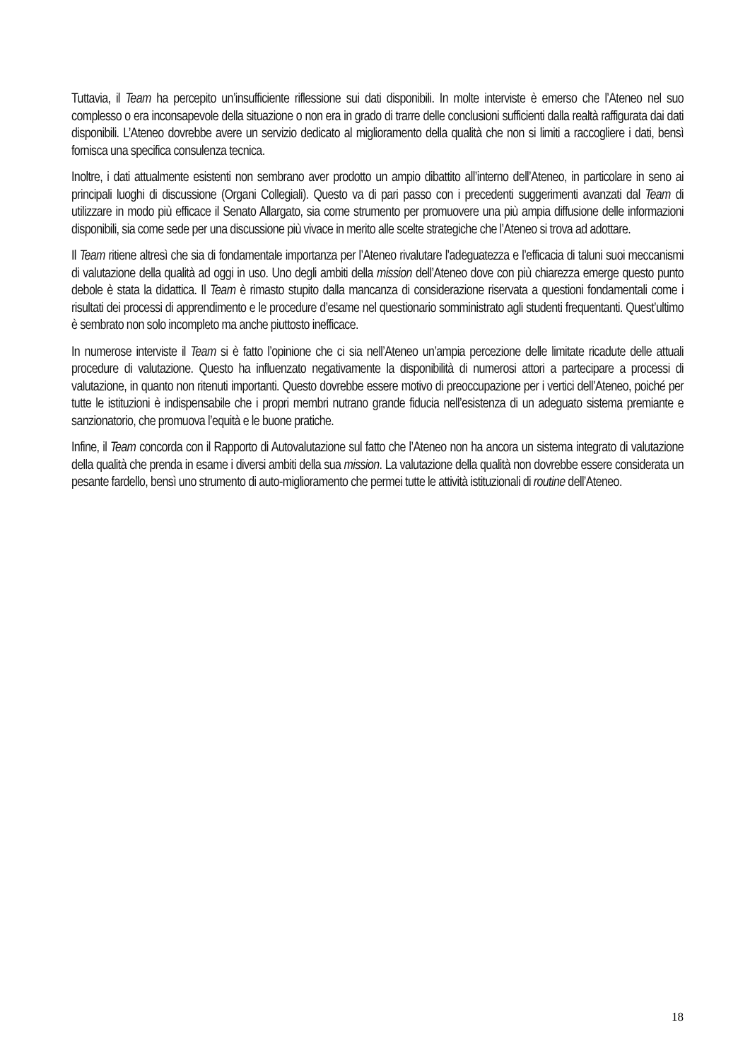Tuttavia, il Team ha percepito un’insufficiente riflessione sui dati disponibili. In molte interviste è emerso che l’Ateneo nel suo complesso o era inconsapevole della situazione o non era in grado di trarre delle conclusioni sufficienti dalla realtà raffigurata dai dati disponibili. L’Ateneo dovrebbe avere un servizio dedicato al miglioramento della qualità che non si limiti a raccogliere i dati, bensì fornisca una specifica consulenza tecnica.
Inoltre, i dati attualmente esistenti non sembrano aver prodotto un ampio dibattito all’interno dell’Ateneo, in particolare in seno ai principali luoghi di discussione (Organi Collegiali). Questo va di pari passo con i precedenti suggerimenti avanzati dal Team di utilizzare in modo più efficace il Senato Allargato, sia come strumento per promuovere una più ampia diffusione delle informazioni disponibili, sia come sede per una discussione più vivace in merito alle scelte strategiche che l’Ateneo si trova ad adottare.
Il Team ritiene altresì che sia di fondamentale importanza per l’Ateneo rivalutare l’adeguatezza e l’efficacia di taluni suoi meccanismi di valutazione della qualità ad oggi in uso. Uno degli ambiti della mission dell’Ateneo dove con più chiarezza emerge questo punto debole è stata la didattica. Il Team è rimasto stupito dalla mancanza di considerazione riservata a questioni fondamentali come i risultati dei processi di apprendimento e le procedure d’esame nel questionario somministrato agli studenti frequentanti. Quest’ultimo è sembrato non solo incompleto ma anche piuttosto inefficace.
In numerose interviste il Team si è fatto l’opinione che ci sia nell’Ateneo un’ampia percezione delle limitate ricadute delle attuali procedure di valutazione. Questo ha influenzato negativamente la disponibilità di numerosi attori a partecipare a processi di valutazione, in quanto non ritenuti importanti. Questo dovrebbe essere motivo di preoccupazione per i vertici dell’Ateneo, poiché per tutte le istituzioni è indispensabile che i propri membri nutrano grande fiducia nell’esistenza di un adeguato sistema premiante e sanzionatorio, che promuova l’equità e le buone pratiche.
Infine, il Team concorda con il Rapporto di Autovalutazione sul fatto che l’Ateneo non ha ancora un sistema integrato di valutazione della qualità che prenda in esame i diversi ambiti della sua mission. La valutazione della qualità non dovrebbe essere considerata un pesante fardello, bensì uno strumento di auto-miglioramento che permei tutte le attività istituzionali di routine dell’Ateneo.
18